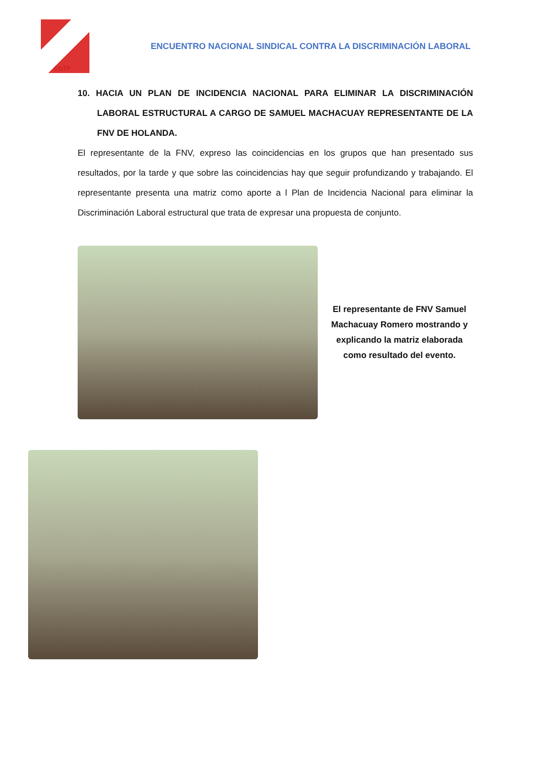CGTP
ENCUENTRO NACIONAL SINDICAL CONTRA LA DISCRIMINACIÓN LABORAL
10. HACIA UN PLAN DE INCIDENCIA NACIONAL PARA ELIMINAR LA DISCRIMINACIÓN LABORAL ESTRUCTURAL A CARGO DE SAMUEL MACHACUAY REPRESENTANTE DE LA FNV DE HOLANDA.
El representante de la FNV, expreso las coincidencias en los grupos que han presentado sus resultados, por la tarde y que sobre las coincidencias hay que seguir profundizando y trabajando. El representante presenta una matriz como aporte a l Plan de Incidencia Nacional para eliminar la Discriminación Laboral estructural que trata de expresar una propuesta de conjunto.
El representante de FNV Samuel Machacuay Romero mostrando y explicando la matriz elaborada como resultado del evento.